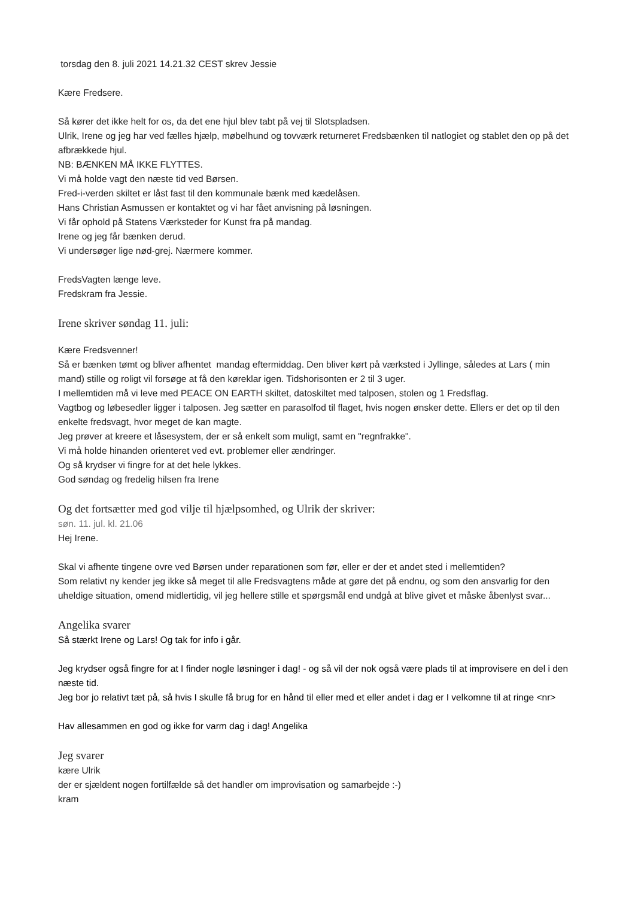torsdag den 8. juli 2021 14.21.32 CEST skrev Jessie
Kære Fredsere.
Så kører det ikke helt for os, da det ene hjul blev tabt på vej til Slotspladsen.
Ulrik, Irene og jeg har ved fælles hjælp, møbelhund og tovværk returneret Fredsbænken til natlogiet og stablet den op på det afbrækkede hjul.
NB: BÆNKEN MÅ IKKE FLYTTES.
Vi må holde vagt den næste tid ved Børsen.
Fred-i-verden skiltet er låst fast til den kommunale bænk med kædelåsen.
Hans Christian Asmussen er kontaktet og vi har fået anvisning på løsningen.
Vi får ophold på Statens Værksteder for Kunst fra på mandag.
Irene og jeg får bænken derud.
Vi undersøger lige nød-grej. Nærmere kommer.
FredsVagten længe leve.
Fredskram fra Jessie.
Irene skriver søndag 11. juli:
Kære Fredsvenner!
Så er bænken tømt og bliver afhentet mandag eftermiddag. Den bliver kørt på værksted i Jyllinge, således at Lars ( min mand) stille og roligt vil forsøge at få den køreklar igen. Tidshorisonten er 2 til 3 uger.
I mellemtiden må vi leve med PEACE ON EARTH skiltet, datoskiltet med talposen, stolen og 1 Fredsflag.
Vagtbog og løbesedler ligger i talposen. Jeg sætter en parasolfod til flaget, hvis nogen ønsker dette. Ellers er det op til den enkelte fredsvagt, hvor meget de kan magte.
Jeg prøver at kreere et låsesystem, der er så enkelt som muligt, samt en "regnfrakke".
Vi må holde hinanden orienteret ved evt. problemer eller ændringer.
Og så krydser vi fingre for at det hele lykkes.
God søndag og fredelig hilsen fra Irene
Og det fortsætter med god vilje til hjælpsomhed, og Ulrik der skriver:
søn. 11. jul. kl. 21.06
Hej Irene.
Skal vi afhente tingene ovre ved Børsen under reparationen som før, eller er der et andet sted i mellemtiden?
Som relativt ny kender jeg ikke så meget til alle Fredsvagtens måde at gøre det på endnu, og som den ansvarlig for den uheldige situation, omend midlertidig, vil jeg hellere stille et spørgsmål end undgå at blive givet et måske åbenlyst svar...
Angelika svarer
Så stærkt Irene og Lars! Og tak for info i går.
Jeg krydser også fingre for at I finder nogle løsninger i dag! - og så vil der nok også være plads til at improvisere en del i den næste tid.
Jeg bor jo relativt tæt på, så hvis I skulle få brug for en hånd til eller med et eller andet i dag er I velkomne til at ringe <nr>
Hav allesammen en god og ikke for varm dag i dag! Angelika
Jeg svarer
kære Ulrik
der er sjældent nogen fortilfælde så det handler om improvisation og samarbejde :-)
kram